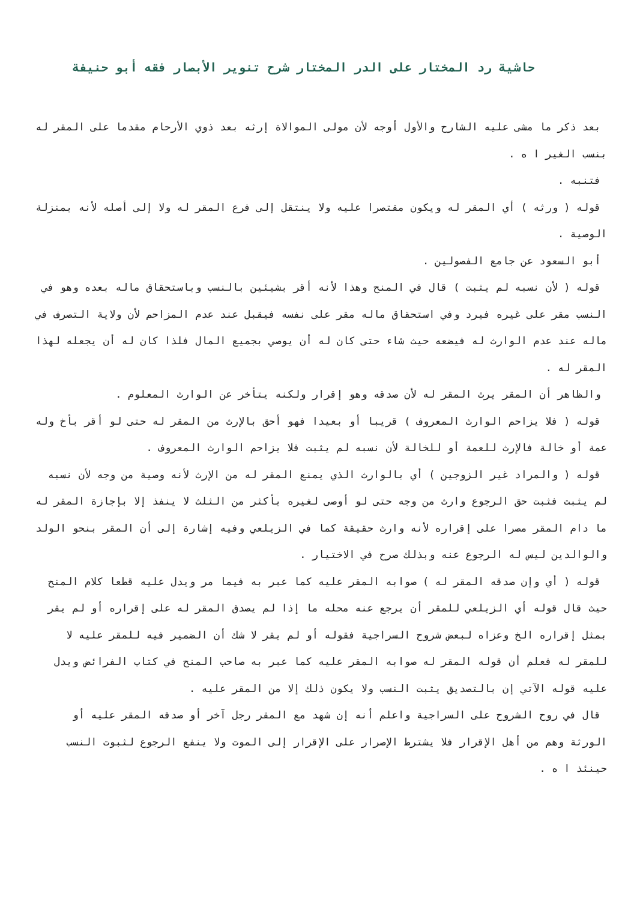حاشية رد المختار على الدر المختار شرح تنوير الأبصار فقه أبو حنيفة
بعد ذكر ما مشى عليه الشارح والأول أوجه لأن مولى الموالاة إرثه بعد ذوي الأرحام مقدما على المقر له بنسب الغير ا ه .
فتنبه .
قوله ( ورثه ) أي المقر له ويكون مقتصرا عليه ولا ينتقل إلى فرع المقر له ولا إلى أصله لأنه بمنزلة الوصية .
أبو السعود عن جامع الفصولين .
قوله ( لأن نسبه لم يثبت ) قال في المنح وهذا لأنه أقر بشيئين بالنسب وباستحقاق ماله بعده وهو في النسب مقر على غيره فيرد وفي استحقاق ماله مقر على نفسه فيقبل عند عدم المزاحم لأن ولاية التصرف في ماله عند عدم الوارث له فيضعه حيث شاء حتى كان له أن يوصي بجميع المال فلذا كان له أن يجعله لهذا المقر له .
والظاهر أن المقر يرث المقر له لأن صدقه وهو إقرار ولكنه يتأخر عن الوارث المعلوم .
قوله ( فلا يزاحم الوارث المعروف ) قريبا أو بعيدا فهو أحق بالإرث من المقر له حتى لو أقر بأخ وله عمة أو خالة فالإرث للعمة أو للخالة لأن نسبه لم يثبت فلا يزاحم الوارث المعروف .
قوله ( والمراد غير الزوجين ) أي بالوارث الذي يمنع المقر له من الإرث لأنه وصية من وجه لأن نسبه لم يثبت فثبت حق الرجوع وارث من وجه حتى لو أوصى لغيره بأكثر من الثلث لا ينفذ إلا بإجازة المقر له ما دام المقر مصرا على إقراره لأنه وارث حقيقة كما في الزيلعي وفيه إشارة إلى أن المقر بنحو الولد والوالدين ليس له الرجوع عنه وبذلك صرح في الاختيار .
قوله ( أي وإن صدقه المقر له ) صوابه المقر عليه كما عبر به فيما مر ويدل عليه قطعا كلام المنح حيث قال قوله أي الزيلعي للمقر أن يرجع عنه محله ما إذا لم يصدق المقر له على إقراره أو لم يقر بمثل إقراره الخ وعزاه لبعض شروح السراجية فقوله أو لم يقر لا شك أن الضمير فيه للمقر عليه لا للمقر له فعلم أن قوله المقر له صوابه المقر عليه كما عبر به صاحب المنح في كتاب الفرائض ويدل عليه قوله الآتي إن بالتصديق يثبت النسب ولا يكون ذلك إلا من المقر عليه .
قال في روح الشروح على السراجية واعلم أنه إن شهد مع المقر رجل آخر أو صدقه المقر عليه أو الورثة وهم من أهل الإقرار فلا يشترط الإصرار على الإقرار إلى الموت ولا ينفع الرجوع لثبوت النسب حينئذ ا ه .